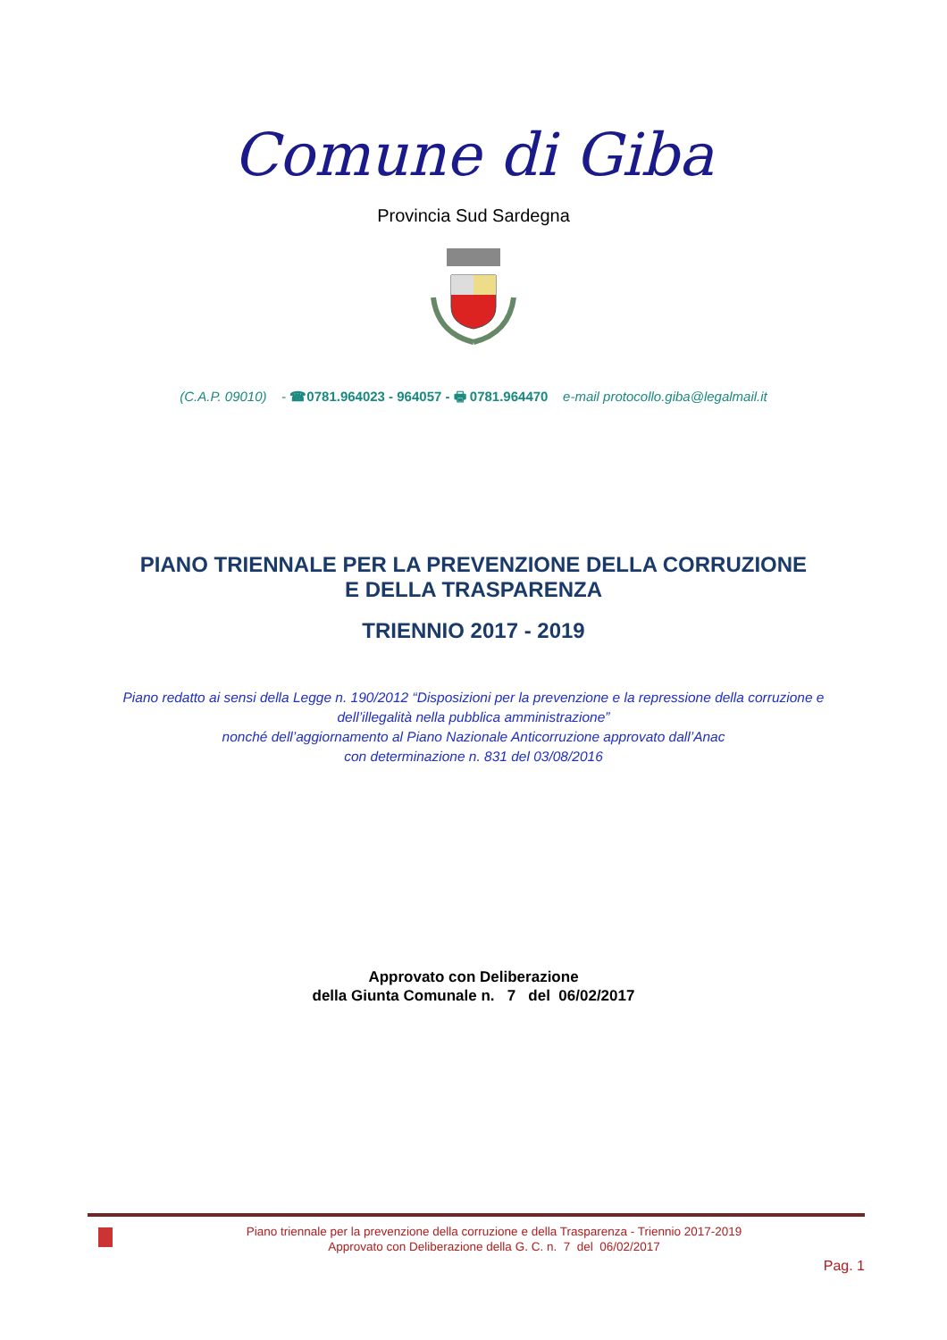Comune di Giba
Provincia Sud Sardegna
(C.A.P. 09010) - ☎0781.964023 - 964057 - 🖶 0781.964470 e-mail protocollo.giba@legalmail.it
PIANO TRIENNALE PER LA PREVENZIONE DELLA CORRUZIONE
E DELLA TRASPARENZA
TRIENNIO 2017 - 2019
Piano redatto ai sensi della Legge n. 190/2012 “Disposizioni per la prevenzione e la repressione della corruzione e
dell’illegalità nella pubblica amministrazione”
nonché dell’aggiornamento al Piano Nazionale Anticorruzione approvato dall’Anac
con determinazione n. 831 del 03/08/2016
Approvato con Deliberazione
della Giunta Comunale n. 7 del 06/02/2017
Piano triennale per la prevenzione della corruzione e della Trasparenza - Triennio 2017-2019
Approvato con Deliberazione della G. C. n. 7 del 06/02/2017
Pag. 1